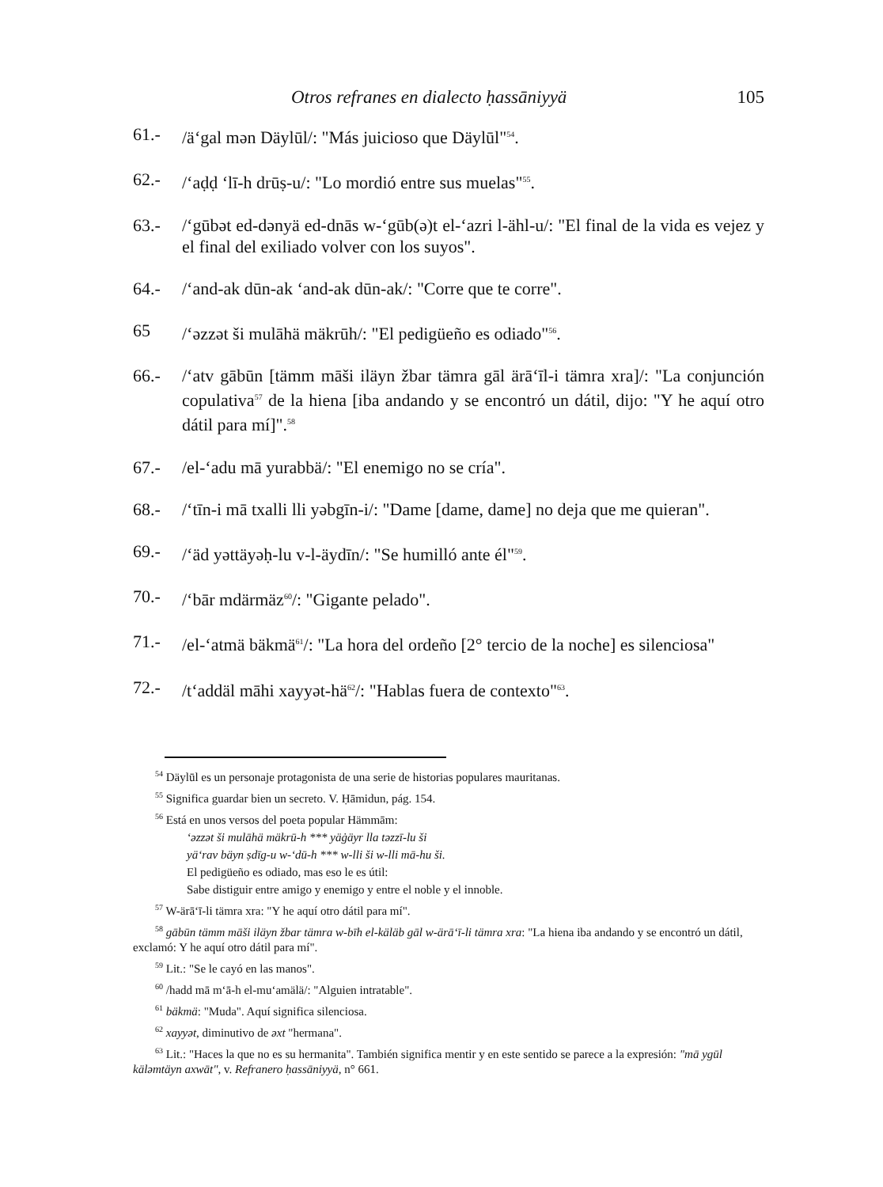Otros refranes en dialecto ḥassāniyyä 105
61.- /ä‘gal mən Däylūl/: "Más juicioso que Däylūl"<sup>54</sup>.
62.- /‘aḍḍ ‘lī-h drūṣ-u/: "Lo mordió entre sus muelas"<sup>55</sup>.
63.- /‘gūbət ed-dənyä ed-dnās w-‘gūb(ə)t el-‘azri l-ähl-u/: "El final de la vida es vejez y el final del exiliado volver con los suyos".
64.- /‘and-ak dūn-ak ‘and-ak dūn-ak/: "Corre que te corre".
65 /‘əzzət ši mulāhä mäkrūh/: "El pedigüeño es odiado"<sup>56</sup>.
66.- /‘atv gābūn [tämm māši iläyn žbar tämra gāl ärā‘īl-i tämra xra]/: "La conjunción copulativa<sup>57</sup> de la hiena [iba andando y se encontró un dátil, dijo: "Y he aquí otro dátil para mí]".<sup>58</sup>
67.- /el-‘adu mā yurabbä/: "El enemigo no se cría".
68.- /‘tīn-i mā txalli lli yəbgīn-i/: "Dame [dame, dame] no deja que me quieran".
69.- /‘äd yəttäyəḥ-lu v-l-äydīn/: "Se humilló ante él"<sup>59</sup>.
70.- /‘bār mdärmäz<sup>60</sup>/: "Gigante pelado".
71.- /el-‘atmä bäkmä<sup>61</sup>/: "La hora del ordeño [2° tercio de la noche] es silenciosa"
72.- /t‘addäl māhi xayyət-hä<sup>62</sup>/: "Hablas fuera de contexto"<sup>63</sup>.
<sup>54</sup> Däylūl es un personaje protagonista de una serie de historias populares mauritanas.
<sup>55</sup> Significa guardar bien un secreto. V. Ḥāmidun, pág. 154.
<sup>56</sup> Está en unos versos del poeta popular Hämmām:
‘əzzət ši mulāhä mäkrū-h *** yäġäyr lla təzzī-lu ši
yä‘rav bäyn ṣdīg-u w-‘dū-h *** w-lli ši w-lli mā-hu ši.
El pedigüeño es odiado, mas eso le es útil:
Sabe distiguir entre amigo y enemigo y entre el noble y el innoble.
<sup>57</sup> W-ärā‘ī-li tämra xra: "Y he aquí otro dátil para mí".
<sup>58</sup> gābūn tämm māši iläyn žbar tämra w-bīh el-käläb gāl w-ärā‘ī-li tämra xra: "La hiena iba andando y se encontró un dátil, exclamó: Y he aquí otro dátil para mí".
<sup>59</sup> Lit.: "Se le cayó en las manos".
<sup>60</sup> /hadd mā m‘ā-h el-mu‘amälä/: "Alguien intratable".
<sup>61</sup> bäkmä: "Muda". Aquí significa silenciosa.
<sup>62</sup> xayyət, diminutivo de əxt "hermana".
<sup>63</sup> Lit.: "Haces la que no es su hermanita". También significa mentir y en este sentido se parece a la expresión: "mā ygūl käləmtäyn axwāt", v. Refranero ḥassāniyyä, n° 661.